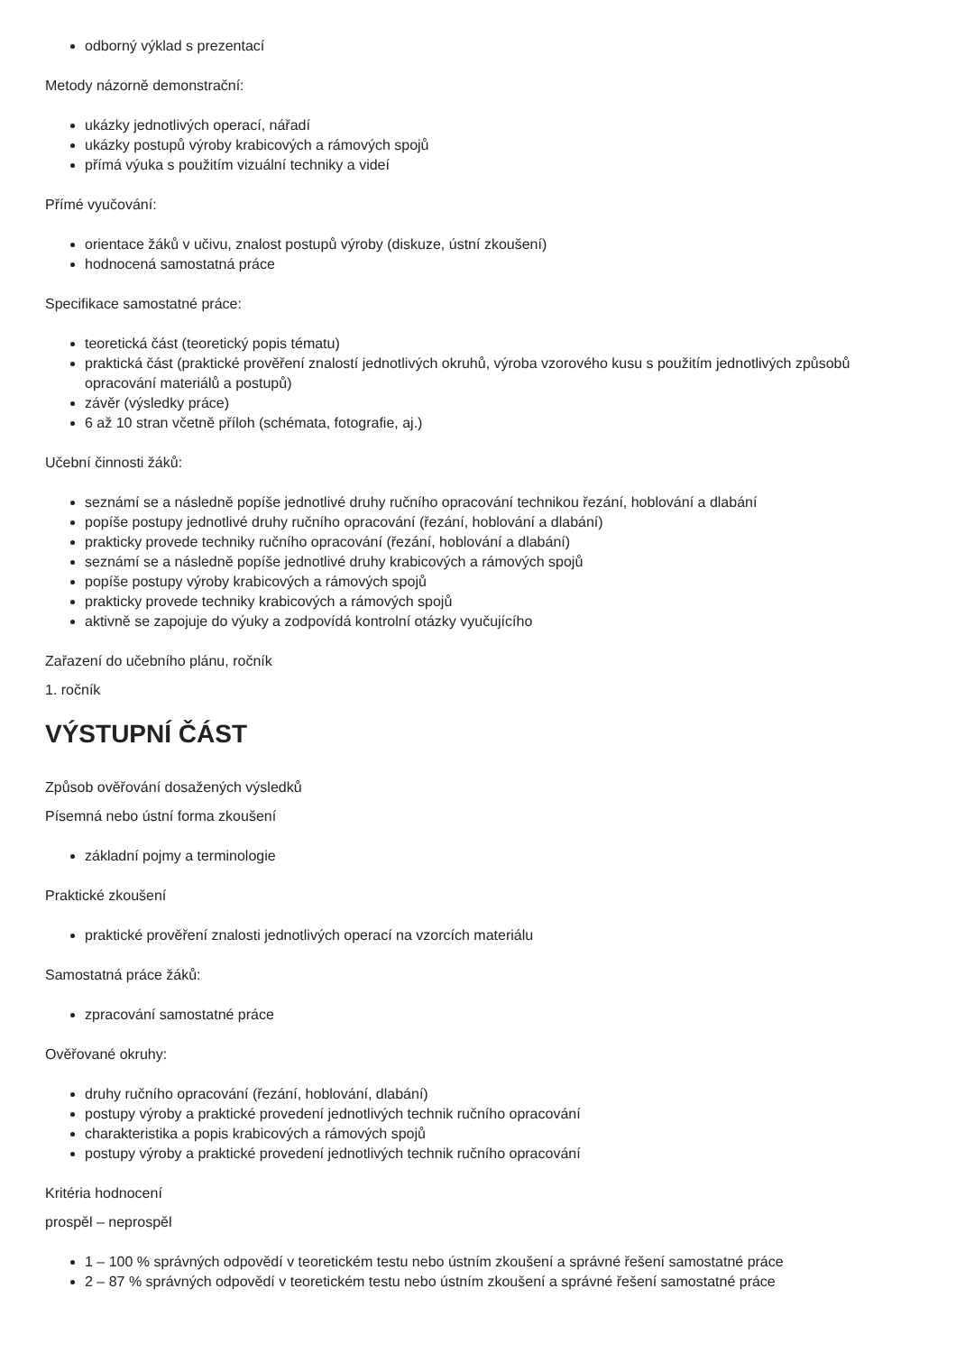odborný výklad s prezentací
Metody názorně demonstrační:
ukázky jednotlivých operací, nářadí
ukázky postupů výroby krabicových a rámových spojů
přímá výuka s použitím vizuální techniky a videí
Přímé vyučování:
orientace žáků v učivu, znalost postupů výroby (diskuze, ústní zkoušení)
hodnocená samostatná práce
Specifikace samostatné práce:
teoretická část (teoretický popis tématu)
praktická část (praktické prověření znalostí jednotlivých okruhů, výroba vzorového kusu s použitím jednotlivých způsobů opracování materiálů a postupů)
závěr (výsledky práce)
6 až 10 stran včetně příloh (schémata, fotografie, aj.)
Učební činnosti žáků:
seznámí se a následně popíše jednotlivé druhy ručního opracování technikou řezání, hoblování a dlabání
popíše postupy jednotlivé druhy ručního opracování (řezání, hoblování a dlabání)
prakticky provede techniky ručního opracování (řezání, hoblování a dlabání)
seznámí se a následně popíše jednotlivé druhy krabicových a rámových spojů
popíše postupy výroby krabicových a rámových spojů
prakticky provede techniky krabicových a rámových spojů
aktivně se zapojuje do výuky a zodpovídá kontrolní otázky vyučujícího
Zařazení do učebního plánu, ročník
1. ročník
VÝSTUPNÍ ČÁST
Způsob ověřování dosažených výsledků
Písemná nebo ústní forma zkoušení
základní pojmy a terminologie
Praktické zkoušení
praktické prověření znalosti jednotlivých operací na vzorcích materiálu
Samostatná práce žáků:
zpracování samostatné práce
Ověřované okruhy:
druhy ručního opracování (řezání, hoblování, dlabání)
postupy výroby a praktické provedení jednotlivých technik ručního opracování
charakteristika a popis krabicových a rámových spojů
postupy výroby a praktické provedení jednotlivých technik ručního opracování
Kritéria hodnocení
prospěl – neprospěl
1 – 100 % správných odpovědí v teoretickém testu nebo ústním zkoušení a správné řešení samostatné práce
2 – 87 % správných odpovědí v teoretickém testu nebo ústním zkoušení a správné řešení samostatné práce